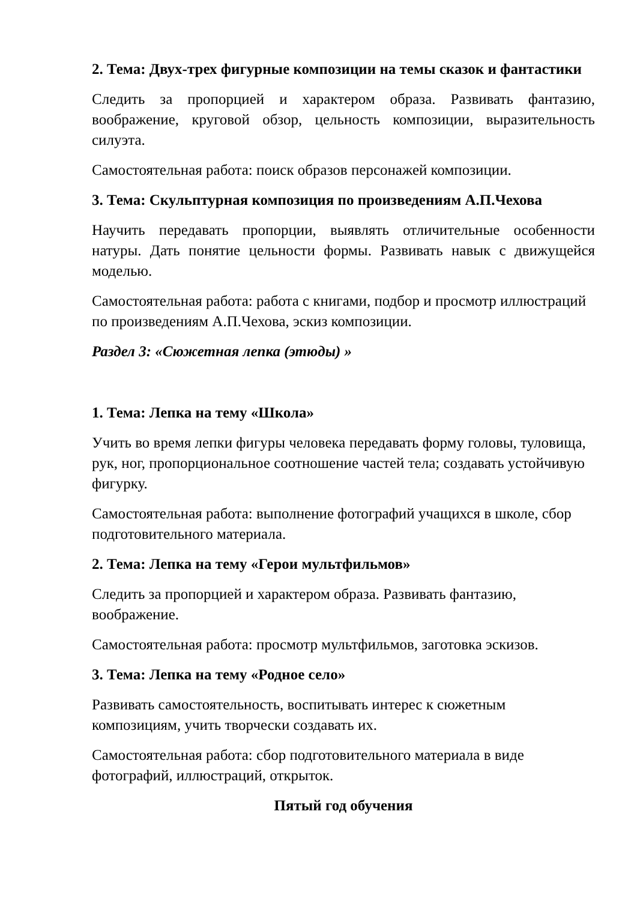2. Тема: Двух-трех фигурные композиции на темы сказок и фантастики
Следить за пропорцией и характером образа. Развивать фантазию, воображение, круговой обзор, цельность композиции, выразительность силуэта.
Самостоятельная работа: поиск образов персонажей композиции.
3. Тема: Скульптурная композиция по произведениям А.П.Чехова
Научить передавать пропорции, выявлять отличительные особенности натуры. Дать понятие цельности формы. Развивать навык с движущейся моделью.
Самостоятельная работа: работа с книгами, подбор и просмотр иллюстраций по произведениям А.П.Чехова, эскиз композиции.
Раздел 3: «Сюжетная лепка (этюды) »
1. Тема: Лепка на тему «Школа»
Учить во время лепки фигуры человека передавать форму головы, туловища, рук, ног, пропорциональное соотношение частей тела; создавать устойчивую фигурку.
Самостоятельная работа: выполнение фотографий учащихся в школе, сбор подготовительного материала.
2. Тема: Лепка на тему «Герои мультфильмов»
Следить за пропорцией и характером образа. Развивать фантазию,
воображение.
Самостоятельная работа: просмотр мультфильмов, заготовка эскизов.
3. Тема: Лепка на тему «Родное село»
Развивать самостоятельность, воспитывать интерес к сюжетным
композициям, учить творчески создавать их.
Самостоятельная работа: сбор подготовительного материала в виде
фотографий, иллюстраций, открыток.
Пятый год обучения